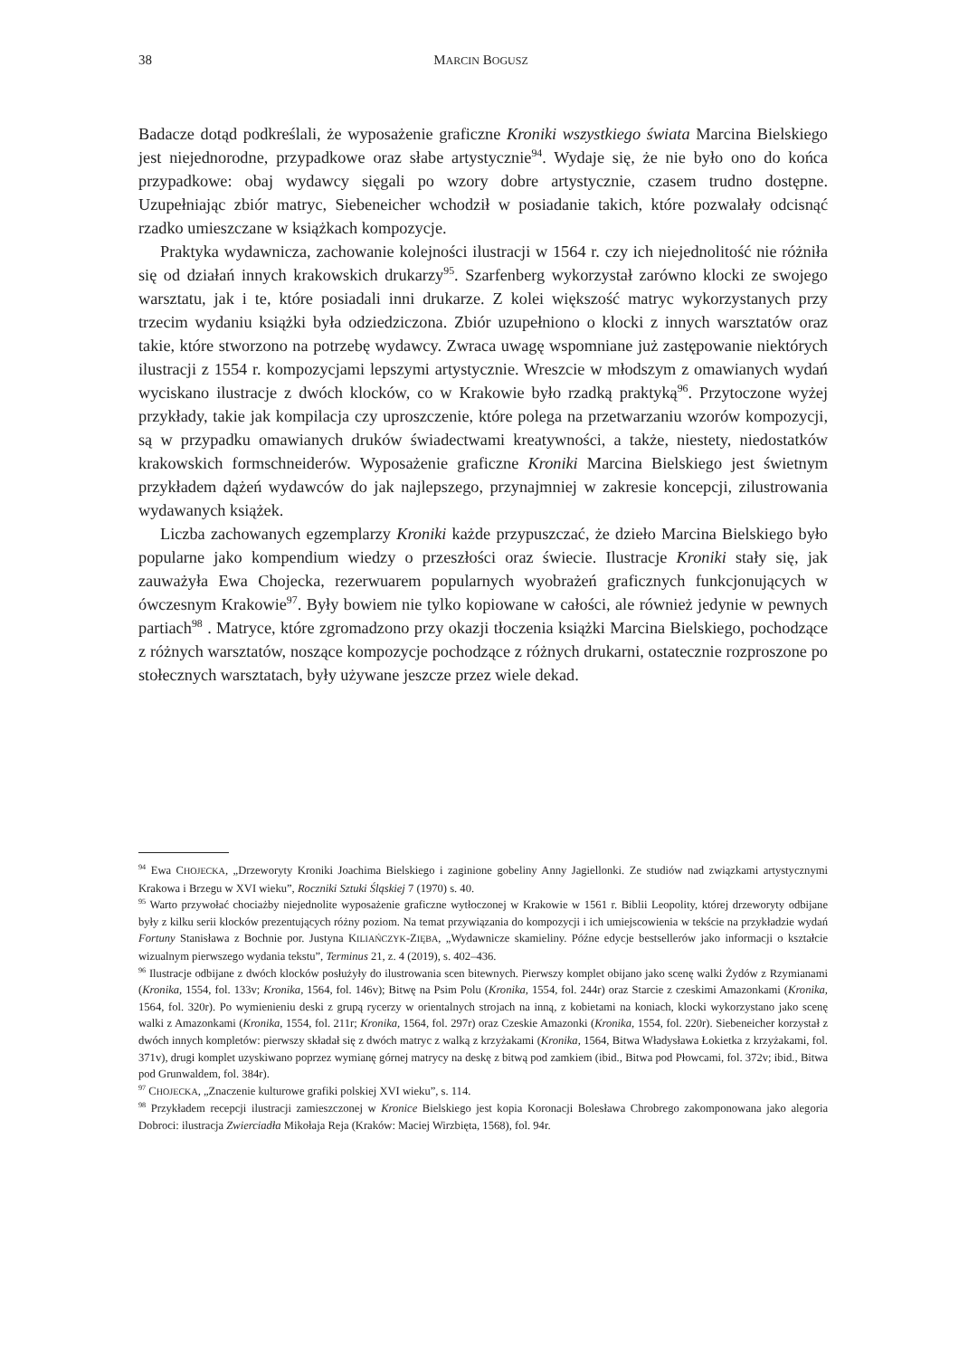38 MARCIN BOGUSZ
Badacze dotąd podkreślali, że wyposażenie graficzne Kroniki wszystkiego świata Marcina Bielskiego jest niejednorodne, przypadkowe oraz słabe artystycznie<sup>94</sup>. Wydaje się, że nie było ono do końca przypadkowe: obaj wydawcy sięgali po wzory dobre artystycznie, czasem trudno dostępne. Uzupełniając zbiór matryc, Siebeneicher wchodził w posiadanie takich, które pozwalały odcisnąć rzadko umieszczane w książkach kompozycje.
Praktyka wydawnicza, zachowanie kolejności ilustracji w 1564 r. czy ich niejednolitość nie różniła się od działań innych krakowskich drukarzy<sup>95</sup>. Szarfenberg wykorzystał zarówno klocki ze swojego warsztatu, jak i te, które posiadali inni drukarze. Z kolei większość matryc wykorzystanych przy trzecim wydaniu książki była odziedziczona. Zbiór uzupełniono o klocki z innych warsztatów oraz takie, które stworzono na potrzebę wydawcy. Zwraca uwagę wspomniane już zastępowanie niektórych ilustracji z 1554 r. kompozycjami lepszymi artystycznie. Wreszcie w młodszym z omawianych wydań wyciskano ilustracje z dwóch klocków, co w Krakowie było rzadką praktyką<sup>96</sup>. Przytoczone wyżej przykłady, takie jak kompilacja czy uproszczenie, które polega na przetwarzaniu wzorów kompozycji, są w przypadku omawianych druków świadectwami kreatywności, a także, niestety, niedostatków krakowskich formschneiderów. Wyposażenie graficzne Kroniki Marcina Bielskiego jest świetnym przykładem dążeń wydawców do jak najlepszego, przynajmniej w zakresie koncepcji, zilustrowania wydawanych książek.
Liczba zachowanych egzemplarzy Kroniki każde przypuszczać, że dzieło Marcina Bielskiego było popularne jako kompendium wiedzy o przeszłości oraz świecie. Ilustracje Kroniki stały się, jak zauważyła Ewa Chojecka, rezerwuarem popularnych wyobrażeń graficznych funkcjonujących w ówczesnym Krakowie<sup>97</sup>. Były bowiem nie tylko kopiowane w całości, ale również jedynie w pewnych partiach<sup>98</sup> . Matryce, które zgromadzono przy okazji tłoczenia książki Marcina Bielskiego, pochodzące z różnych warsztatów, noszące kompozycje pochodzące z różnych drukarni, ostatecznie rozproszone po stołecznych warsztatach, były używane jeszcze przez wiele dekad.
<sup>94</sup> Ewa CHOJECKA, „Drzeworyty Kroniki Joachima Bielskiego i zaginione gobeliny Anny Jagiellonki. Ze studiów nad związkami artystycznymi Krakowa i Brzegu w XVI wieku”, Roczniki Sztuki Śląskiej 7 (1970) s. 40.
<sup>95</sup> Warto przywołać chociażby niejednolite wyposażenie graficzne wytłoczonej w Krakowie w 1561 r. Biblii Leopolity, której drzeworyty odbijane były z kilku serii klocków prezentujących różny poziom. Na temat przywiązania do kompozycji i ich umiejscowienia w tekście na przykładzie wydań Fortuny Stanisława z Bochnie por. Justyna KILIAŃCZYK-ZIĘBA, „Wydawnicze skamieliny. Późne edycje bestsellerów jako informacji o kształcie wizualnym pierwszego wydania tekstu”, Terminus 21, z. 4 (2019), s. 402–436.
<sup>96</sup> Ilustracje odbijane z dwóch klocków posłużyły do ilustrowania scen bitewnych. Pierwszy komplet obijano jako scenę walki Żydów z Rzymianami (Kronika, 1554, fol. 133v; Kronika, 1564, fol. 146v); Bitwę na Psim Polu (Kronika, 1554, fol. 244r) oraz Starcie z czeskimi Amazonkami (Kronika, 1564, fol. 320r). Po wymienieniu deski z grupą rycerzy w orientalnych strojach na inną, z kobietami na koniach, klocki wykorzystano jako scenę walki z Amazonkami (Kronika, 1554, fol. 211r; Kronika, 1564, fol. 297r) oraz Czeskie Amazonki (Kronika, 1554, fol. 220r). Siebeneicher korzystał z dwóch innych kompletów: pierwszy składał się z dwóch matryc z walką z krzyżakami (Kronika, 1564, Bitwa Władysława Łokietka z krzyżakami, fol. 371v), drugi komplet uzyskiwano poprzez wymianę górnej matrycy na deskę z bitwą pod zamkiem (ibid., Bitwa pod Płowcami, fol. 372v; ibid., Bitwa pod Grunwaldem, fol. 384r).
<sup>97</sup> CHOJECKA, „Znaczenie kulturowe grafiki polskiej XVI wieku”, s. 114.
<sup>98</sup> Przykładem recepcji ilustracji zamieszczonej w Kronice Bielskiego jest kopia Koronacji Bolesława Chrobrego zakomponowana jako alegoria Dobroci: ilustracja Zwierciadła Mikołaja Reja (Kraków: Maciej Wirzbięta, 1568), fol. 94r.